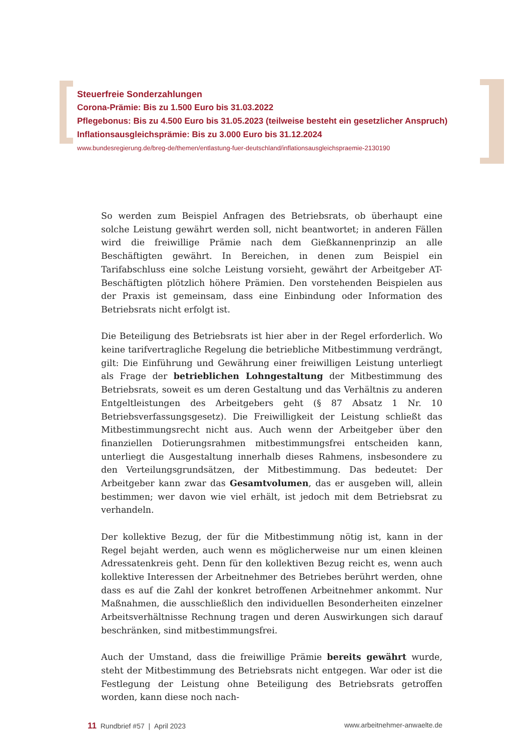Steuerfreie Sonderzahlungen
Corona-Prämie: Bis zu 1.500 Euro bis 31.03.2022
Pflegebonus: Bis zu 4.500 Euro bis 31.05.2023 (teilweise besteht ein gesetzlicher Anspruch)
Inflationsausgleichsprämie: Bis zu 3.000 Euro bis 31.12.2024
www.bundesregierung.de/breg-de/themen/entlastung-fuer-deutschland/inflationsausgleichspraemie-2130190
So werden zum Beispiel Anfragen des Betriebsrats, ob überhaupt eine solche Leistung gewährt werden soll, nicht beantwortet; in anderen Fällen wird die freiwillige Prämie nach dem Gießkannenprinzip an alle Beschäftigten gewährt. In Bereichen, in denen zum Beispiel ein Tarifabschluss eine solche Leistung vorsieht, gewährt der Arbeitgeber AT-Beschäftigten plötzlich höhere Prämien. Den vorstehenden Beispielen aus der Praxis ist gemeinsam, dass eine Einbindung oder Information des Betriebsrats nicht erfolgt ist.
Die Beteiligung des Betriebsrats ist hier aber in der Regel erforderlich. Wo keine tarifvertragliche Regelung die betriebliche Mitbestimmung verdrängt, gilt: Die Einführung und Gewährung einer freiwilligen Leistung unterliegt als Frage der betrieblichen Lohngestaltung der Mitbestimmung des Betriebsrats, soweit es um deren Gestaltung und das Verhältnis zu anderen Entgeltleistungen des Arbeitgebers geht (§ 87 Absatz 1 Nr. 10 Betriebsverfassungsgesetz). Die Freiwilligkeit der Leistung schließt das Mitbestimmungsrecht nicht aus. Auch wenn der Arbeitgeber über den finanziellen Dotierungsrahmen mitbestimmungsfrei entscheiden kann, unterliegt die Ausgestaltung innerhalb dieses Rahmens, insbesondere zu den Verteilungsgrundsätzen, der Mitbestimmung. Das bedeutet: Der Arbeitgeber kann zwar das Gesamtvolumen, das er ausgeben will, allein bestimmen; wer davon wie viel erhält, ist jedoch mit dem Betriebsrat zu verhandeln.
Der kollektive Bezug, der für die Mitbestimmung nötig ist, kann in der Regel bejaht werden, auch wenn es möglicherweise nur um einen kleinen Adressatenkreis geht. Denn für den kollektiven Bezug reicht es, wenn auch kollektive Interessen der Arbeitnehmer des Betriebes berührt werden, ohne dass es auf die Zahl der konkret betroffenen Arbeitnehmer ankommt. Nur Maßnahmen, die ausschließlich den individuellen Besonderheiten einzelner Arbeitsverhältnisse Rechnung tragen und deren Auswirkungen sich darauf beschränken, sind mitbestimmungsfrei.
Auch der Umstand, dass die freiwillige Prämie bereits gewährt wurde, steht der Mitbestimmung des Betriebsrats nicht entgegen. War oder ist die Festlegung der Leistung ohne Beteiligung des Betriebsrats getroffen worden, kann diese noch nach-
11 Rundbrief #57 | April 2023 www.arbeitnehmer-anwaelte.de